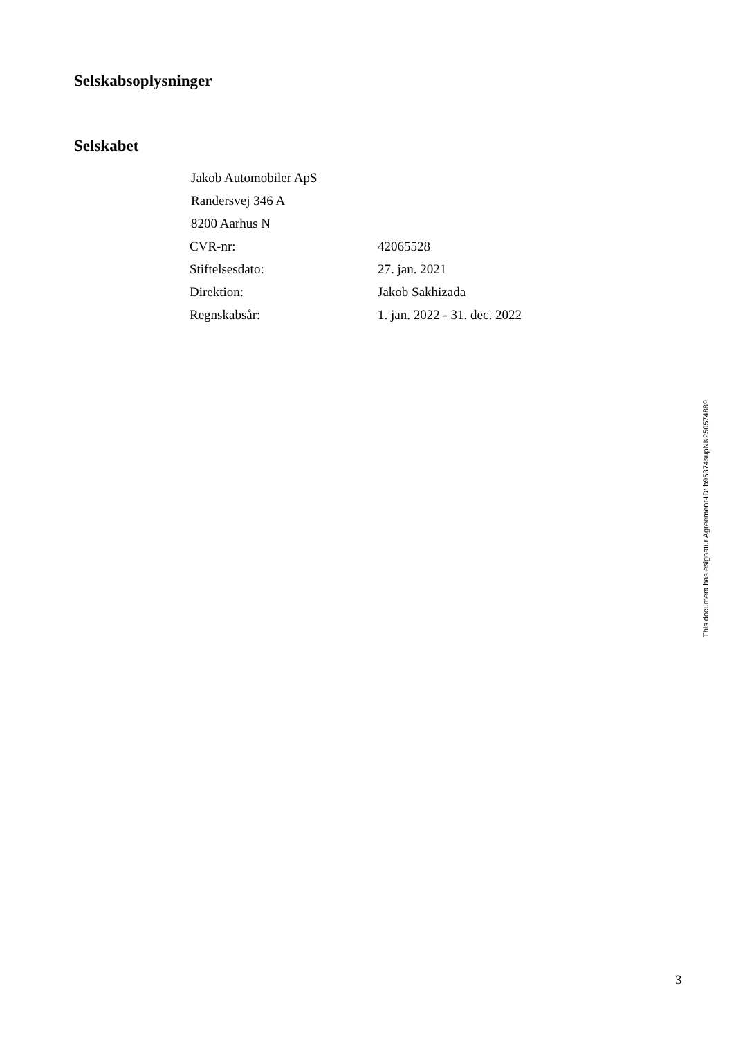Selskabsoplysninger
Selskabet
Jakob Automobiler ApS
Randersvej 346 A
8200 Aarhus N
| CVR-nr: | 42065528 |
| Stiftelsesdato: | 27. jan. 2021 |
| Direktion: | Jakob Sakhizada |
| Regnskabsår: | 1. jan. 2022 - 31. dec. 2022 |
This document has esignatur Agreement-ID: b95374supNK250574889
3